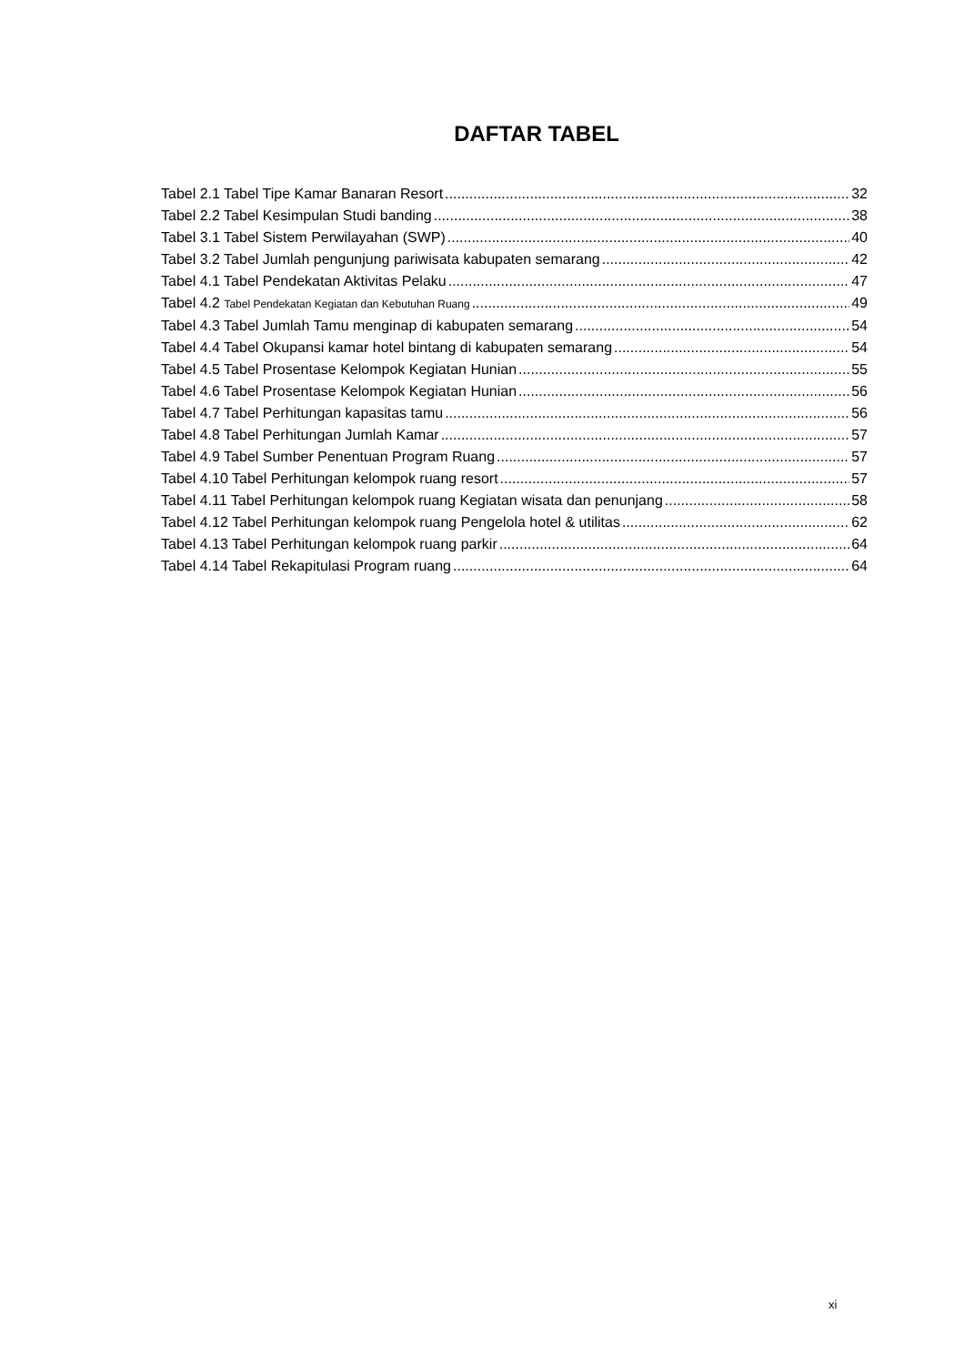DAFTAR TABEL
Tabel 2.1 Tabel Tipe Kamar Banaran Resort 32
Tabel 2.2 Tabel Kesimpulan Studi banding 38
Tabel 3.1 Tabel Sistem Perwilayahan (SWP) 40
Tabel 3.2 Tabel Jumlah pengunjung pariwisata kabupaten semarang 42
Tabel 4.1 Tabel Pendekatan Aktivitas Pelaku 47
Tabel 4.2 Tabel Pendekatan Kegiatan dan Kebutuhan Ruang 49
Tabel 4.3 Tabel Jumlah Tamu menginap di kabupaten semarang 54
Tabel 4.4 Tabel Okupansi kamar hotel bintang di kabupaten semarang 54
Tabel 4.5 Tabel Prosentase Kelompok Kegiatan Hunian 55
Tabel 4.6 Tabel Prosentase Kelompok Kegiatan Hunian 56
Tabel 4.7 Tabel Perhitungan kapasitas tamu 56
Tabel 4.8 Tabel Perhitungan Jumlah Kamar 57
Tabel 4.9 Tabel Sumber Penentuan Program Ruang 57
Tabel 4.10 Tabel Perhitungan kelompok ruang resort 57
Tabel 4.11 Tabel Perhitungan kelompok ruang Kegiatan wisata dan penunjang 58
Tabel 4.12 Tabel Perhitungan kelompok ruang Pengelola hotel & utilitas 62
Tabel 4.13 Tabel Perhitungan kelompok ruang parkir 64
Tabel 4.14 Tabel Rekapitulasi Program ruang 64
xi